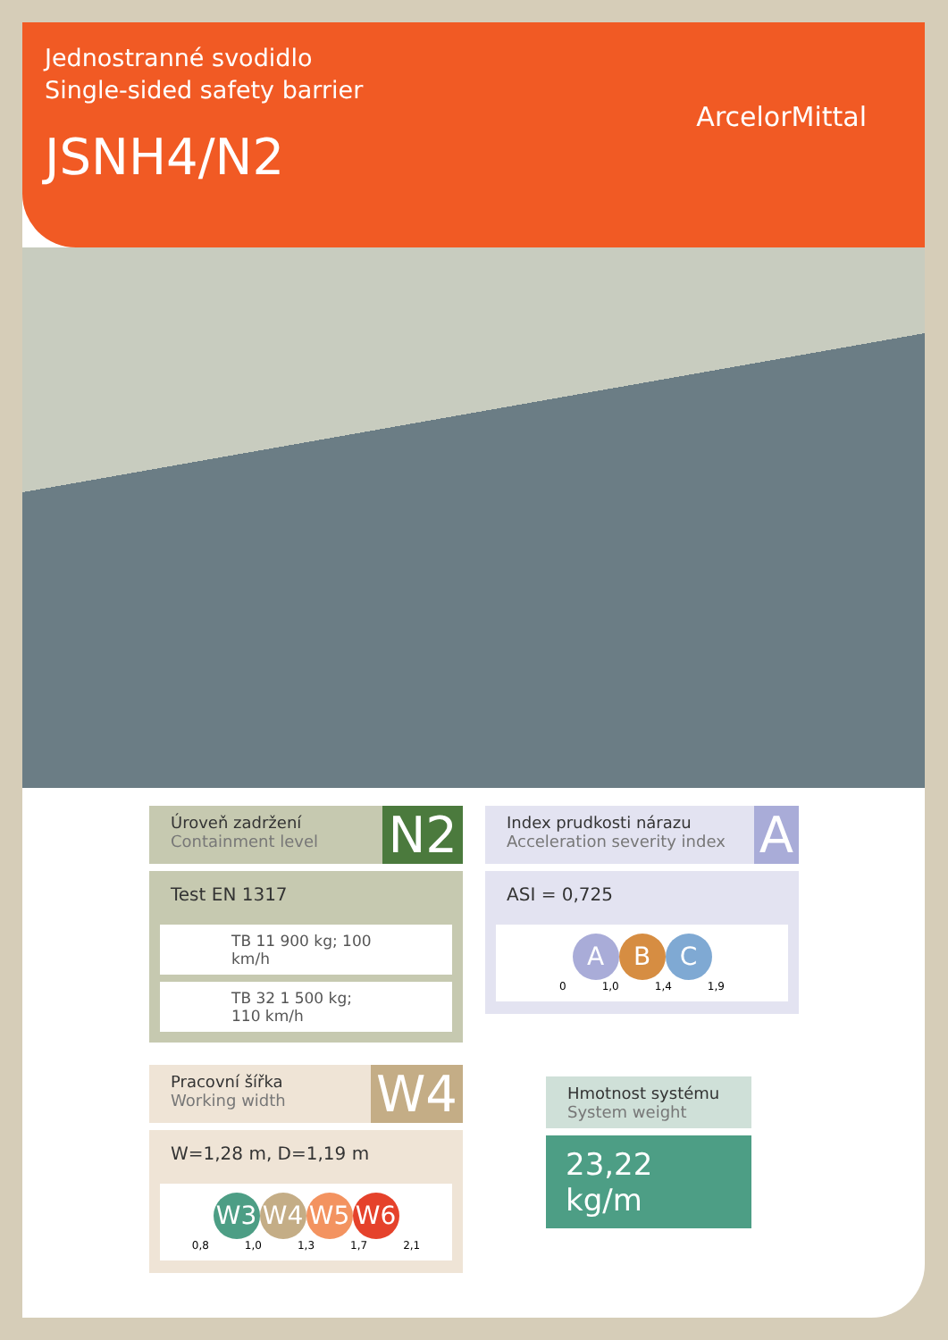Jednostranné svodidlo
Single-sided safety barrier
JSNH4/N2
ArcelorMittal
Úroveň zadržení
Containment level
N2
Test EN 1317
TB 11 900 kg; 100 km/h
TB 32 1 500 kg; 110 km/h
Pracovní šířka
Working width
W4
W=1,28 m, D=1,19 m
W3 W4 W5 W6
0,8 1,0 1,3 1,7 2,1
Index prudkosti nárazu
Acceleration severity index
A
ASI = 0,725
A B C
0 1,0 1,4 1,9
Hmotnost systému
System weight
23,22 kg/m